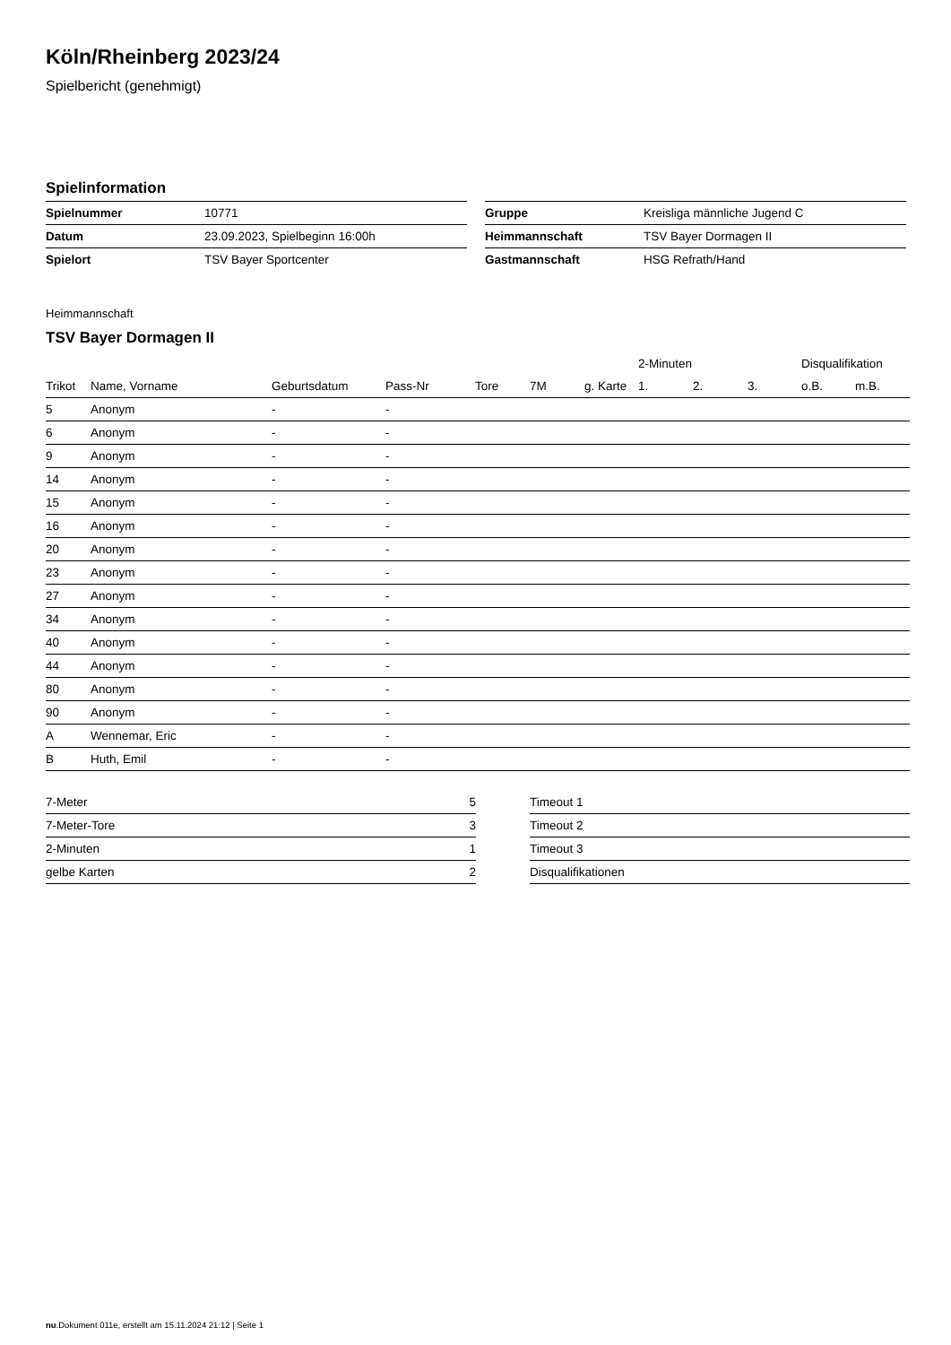Köln/Rheinberg 2023/24
Spielbericht (genehmigt)
Spielinformation
| Spielnummer | 10771 |
| Datum | 23.09.2023, Spielbeginn 16:00h |
| Spielort | TSV Bayer Sportcenter |
| Gruppe | Kreisliga männliche Jugend C |
| Heimmannschaft | TSV Bayer Dormagen II |
| Gastmannschaft | HSG Refrath/Hand |
Heimmannschaft
TSV Bayer Dormagen II
| | | | | | | | 2-Minuten | | | Disqualifikation | |
| --- | --- | --- | --- | --- | --- | --- | --- | --- | --- | --- | --- |
| Trikot | Name, Vorname | Geburtsdatum | Pass-Nr | Tore | 7M | g. Karte | 1. | 2. | 3. | o.B. | m.B. |
| 5 | Anonym | - | - | | | | | | | | |
| 6 | Anonym | - | - | | | | | | | | |
| 9 | Anonym | - | - | | | | | | | | |
| 14 | Anonym | - | - | | | | | | | | |
| 15 | Anonym | - | - | | | | | | | | |
| 16 | Anonym | - | - | | | | | | | | |
| 20 | Anonym | - | - | | | | | | | | |
| 23 | Anonym | - | - | | | | | | | | |
| 27 | Anonym | - | - | | | | | | | | |
| 34 | Anonym | - | - | | | | | | | | |
| 40 | Anonym | - | - | | | | | | | | |
| 44 | Anonym | - | - | | | | | | | | |
| 80 | Anonym | - | - | | | | | | | | |
| 90 | Anonym | - | - | | | | | | | | |
| A | Wennemar, Eric | - | - | | | | | | | | |
| B | Huth, Emil | - | - | | | | | | | | |
| 7-Meter | 5 |
| 7-Meter-Tore | 3 |
| 2-Minuten | 1 |
| gelbe Karten | 2 |
| Timeout 1 |
| Timeout 2 |
| Timeout 3 |
| Disqualifikationen |
nu.Dokument 011e, erstellt am 15.11.2024 21:12 | Seite 1